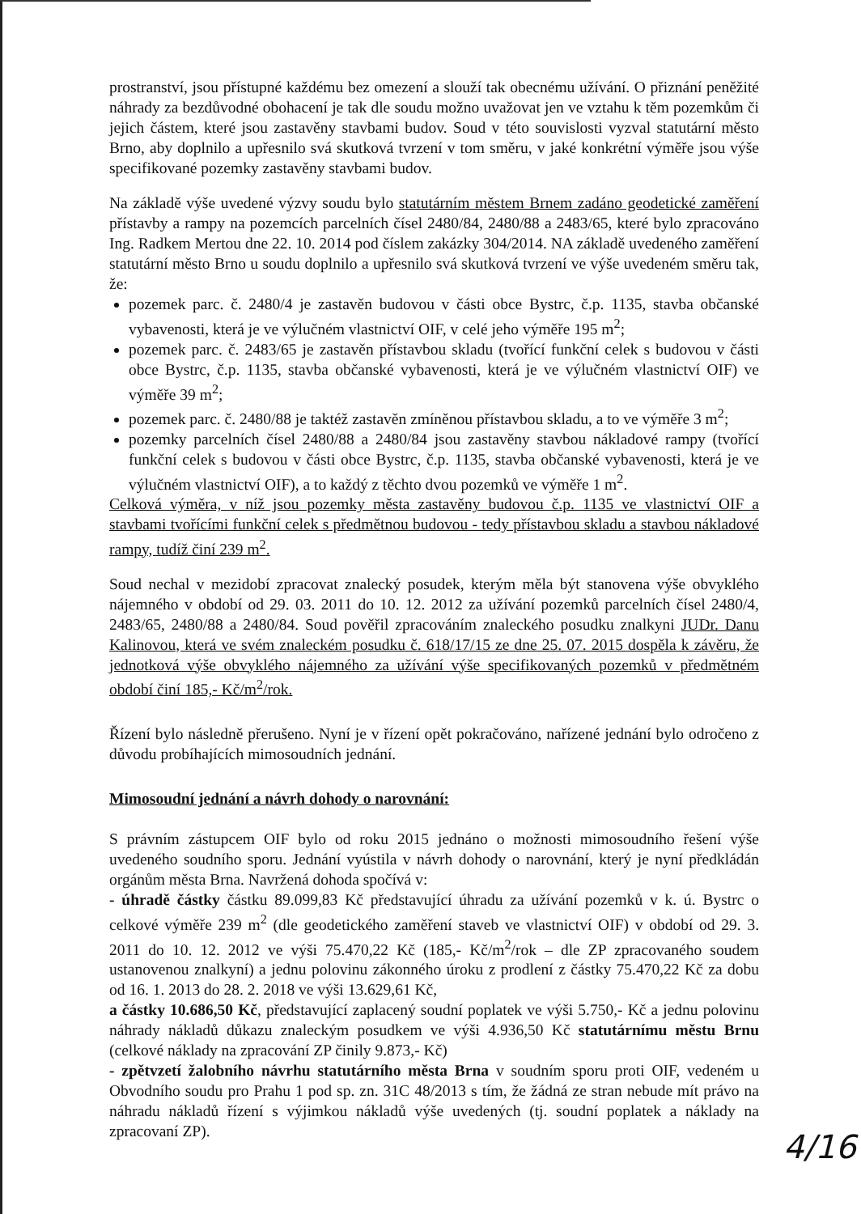prostranství, jsou přístupné každému bez omezení a slouží tak obecnému užívání. O přiznání peněžité náhrady za bezdůvodné obohacení je tak dle soudu možno uvažovat jen ve vztahu k těm pozemkům či jejich částem, které jsou zastavěny stavbami budov. Soud v této souvislosti vyzval statutární město Brno, aby doplnilo a upřesnilo svá skutková tvrzení v tom směru, v jaké konkrétní výměře jsou výše specifikované pozemky zastavěny stavbami budov.
Na základě výše uvedené výzvy soudu bylo statutárním městem Brnem zadáno geodetické zaměření přístavby a rampy na pozemcích parcelních čísel 2480/84, 2480/88 a 2483/65, které bylo zpracováno Ing. Radkem Mertou dne 22. 10. 2014 pod číslem zakázky 304/2014. NA základě uvedeného zaměření statutární město Brno u soudu doplnilo a upřesnilo svá skutková tvrzení ve výše uvedeném směru tak, že:
pozemek parc. č. 2480/4 je zastavěn budovou v části obce Bystrc, č.p. 1135, stavba občanské vybavenosti, která je ve výlučném vlastnictví OIF, v celé jeho výměře 195 m<sup>2</sup>;
pozemek parc. č. 2483/65 je zastavěn přístavbou skladu (tvořící funkční celek s budovou v části obce Bystrc, č.p. 1135, stavba občanské vybavenosti, která je ve výlučném vlastnictví OIF) ve výměře 39 m<sup>2</sup>;
pozemek parc. č. 2480/88 je taktéž zastavěn zmíněnou přístavbou skladu, a to ve výměře 3 m<sup>2</sup>;
pozemky parcelních čísel 2480/88 a 2480/84 jsou zastavěny stavbou nákladové rampy (tvořící funkční celek s budovou v části obce Bystrc, č.p. 1135, stavba občanské vybavenosti, která je ve výlučném vlastnictví OIF), a to každý z těchto dvou pozemků ve výměře 1 m<sup>2</sup>.
Celková výměra, v níž jsou pozemky města zastavěny budovou č.p. 1135 ve vlastnictví OIF a stavbami tvořícími funkční celek s předmětnou budovou - tedy přístavbou skladu a stavbou nákladové rampy, tudíž činí 239 m<sup>2</sup>.
Soud nechal v mezidobí zpracovat znalecký posudek, kterým měla být stanovena výše obvyklého nájemného v období od 29. 03. 2011 do 10. 12. 2012 za užívání pozemků parcelních čísel 2480/4, 2483/65, 2480/88 a 2480/84. Soud pověřil zpracováním znaleckého posudku znalkyni JUDr. Danu Kalinovou, která ve svém znaleckém posudku č. 618/17/15 ze dne 25. 07. 2015 dospěla k závěru, že jednotková výše obvyklého nájemného za užívání výše specifikovaných pozemků v předmětném období činí 185,- Kč/m<sup>2</sup>/rok.
Řízení bylo následně přerušeno. Nyní je v řízení opět pokračováno, nařízené jednání bylo odročeno z důvodu probíhajících mimosoudních jednání.
Mimosoudní jednání a návrh dohody o narovnání:
S právním zástupcem OIF bylo od roku 2015 jednáno o možnosti mimosoudního řešení výše uvedeného soudního sporu. Jednání vyústila v návrh dohody o narovnání, který je nyní předkládán orgánům města Brna. Navržená dohoda spočívá v:
- úhradě částky částku 89.099,83 Kč představující úhradu za užívání pozemků v k. ú. Bystrc o celkové výměře 239 m<sup>2</sup> (dle geodetického zaměření staveb ve vlastnictví OIF) v období od 29. 3. 2011 do 10. 12. 2012 ve výši 75.470,22 Kč (185,- Kč/m<sup>2</sup>/rok – dle ZP zpracovaného soudem ustanovenou znalkyní) a jednu polovinu zákonného úroku z prodlení z částky 75.470,22 Kč za dobu od 16. 1. 2013 do 28. 2. 2018 ve výši 13.629,61 Kč,
a částky 10.686,50 Kč, představující zaplacený soudní poplatek ve výši 5.750,- Kč a jednu polovinu náhrady nákladů důkazu znaleckým posudkem ve výši 4.936,50 Kč statutárnímu městu Brnu (celkové náklady na zpracování ZP činily 9.873,- Kč)
- zpětvzetí žalobního návrhu statutárního města Brna v soudním sporu proti OIF, vedeném u Obvodního soudu pro Prahu 1 pod sp. zn. 31C 48/2013 s tím, že žádná ze stran nebude mít právo na náhradu nákladů řízení s výjimkou nákladů výše uvedených (tj. soudní poplatek a náklady na zpracovaní ZP).
4/16